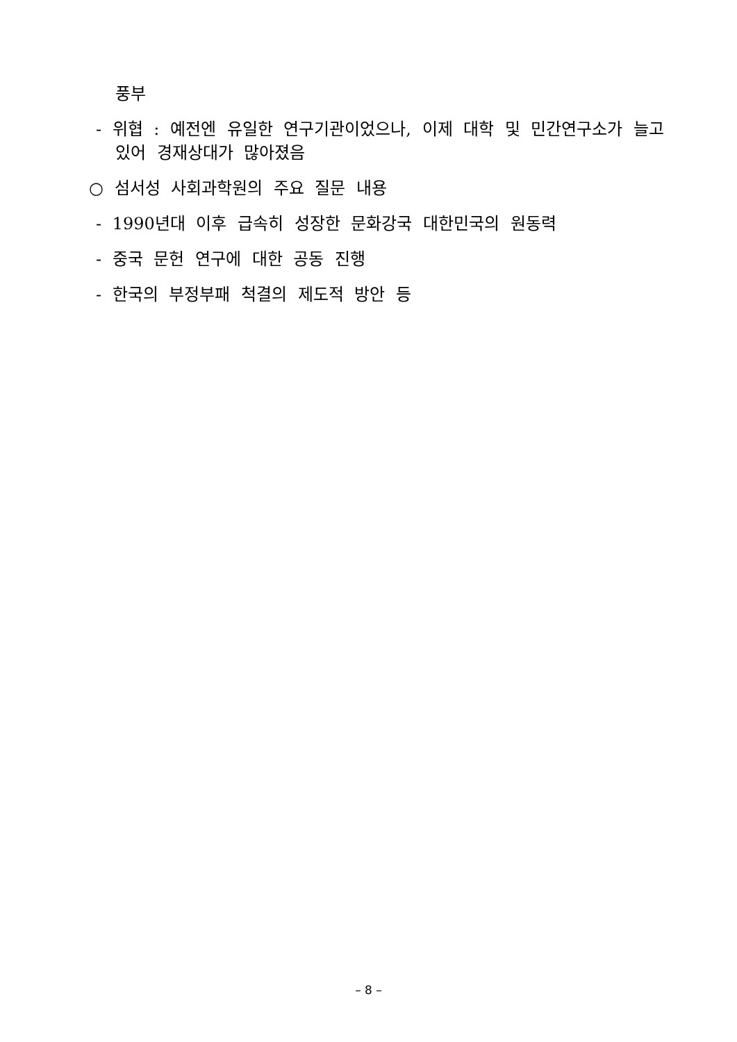풍부
- 위협 : 예전엔 유일한 연구기관이었으나, 이제 대학 및 민간연구소가 늘고 있어 경재상대가 많아졌음
○ 섬서성 사회과학원의 주요 질문 내용
- 1990년대 이후 급속히 성장한 문화강국 대한민국의 원동력
- 중국 문헌 연구에 대한 공동 진행
- 한국의 부정부패 척결의 제도적 방안 등
– 8 –